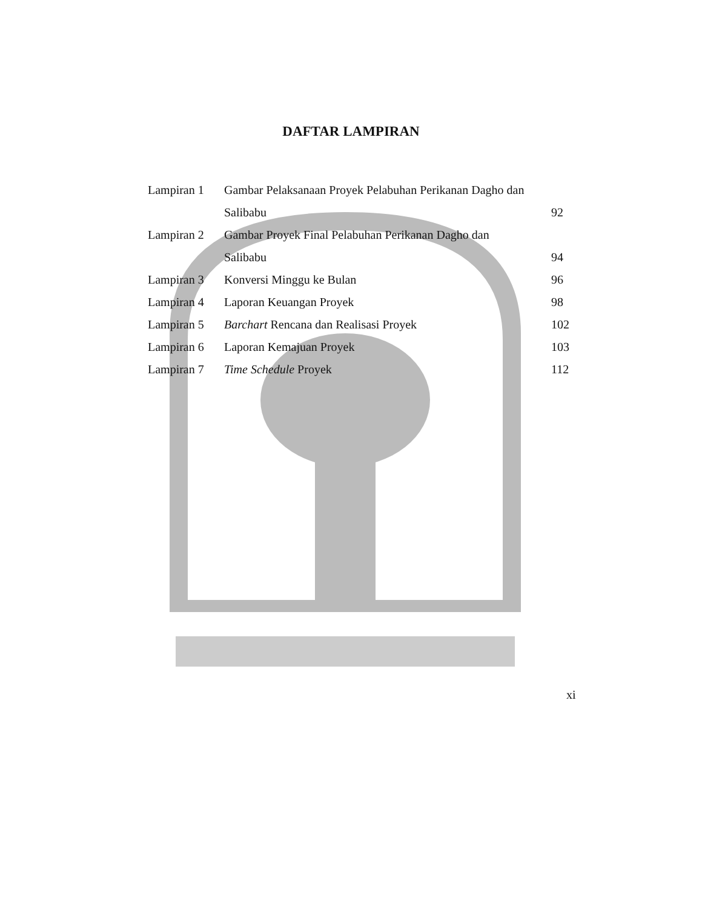DAFTAR LAMPIRAN
| Lampiran 1 | Gambar Pelaksanaan Proyek Pelabuhan Perikanan Dagho dan | |
| | Salibabu | 92 |
| Lampiran 2 | Gambar Proyek Final Pelabuhan Perikanan Dagho dan | |
| | Salibabu | 94 |
| Lampiran 3 | Konversi Minggu ke Bulan | 96 |
| Lampiran 4 | Laporan Keuangan Proyek | 98 |
| Lampiran 5 | Barchart Rencana dan Realisasi Proyek | 102 |
| Lampiran 6 | Laporan Kemajuan Proyek | 103 |
| Lampiran 7 | Time Schedule Proyek | 112 |
xi